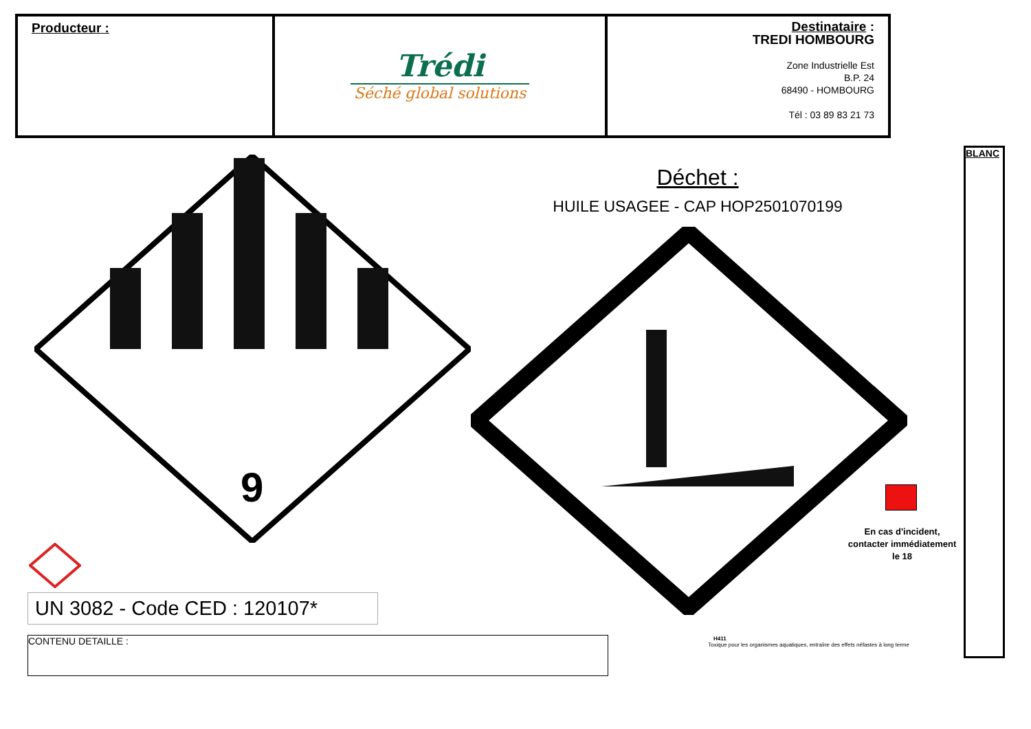| Producteur : | Trédi Séché global solutions | Destinataire : TREDI HOMBOURG Zone Industrielle Est B.P. 24 68490 - HOMBOURG Tél : 03 89 83 21 73 |
9
Déchet :
HUILE USAGEE - CAP HOP2501070199
UN 3082 - Code CED : 120107*
CONTENU DETAILLE :
En cas d'incident, contacter immédiatement le 18
H411
Toxique pour les organismes aquatiques, entraîne des effets néfastes à long terme
BLANC